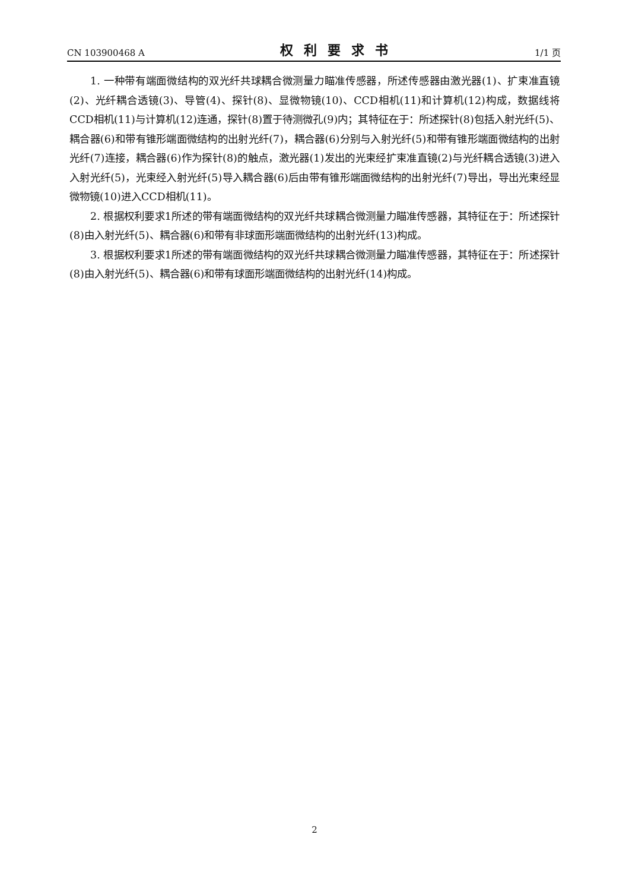CN 103900468 A 权利要求书 1/1 页
1. 一种带有端面微结构的双光纤共球耦合微测量力瞄准传感器，所述传感器由激光器(1)、扩束准直镜(2)、光纤耦合透镜(3)、导管(4)、探针(8)、显微物镜(10)、CCD相机(11)和计算机(12)构成，数据线将CCD相机(11)与计算机(12)连通，探针(8)置于待测微孔(9)内；其特征在于：所述探针(8)包括入射光纤(5)、耦合器(6)和带有锥形端面微结构的出射光纤(7)，耦合器(6)分别与入射光纤(5)和带有锥形端面微结构的出射光纤(7)连接，耦合器(6)作为探针(8)的触点，激光器(1)发出的光束经扩束准直镜(2)与光纤耦合透镜(3)进入入射光纤(5)，光束经入射光纤(5)导入耦合器(6)后由带有锥形端面微结构的出射光纤(7)导出，导出光束经显微物镜(10)进入CCD相机(11)。
2. 根据权利要求1所述的带有端面微结构的双光纤共球耦合微测量力瞄准传感器，其特征在于：所述探针(8)由入射光纤(5)、耦合器(6)和带有非球面形端面微结构的出射光纤(13)构成。
3. 根据权利要求1所述的带有端面微结构的双光纤共球耦合微测量力瞄准传感器，其特征在于：所述探针(8)由入射光纤(5)、耦合器(6)和带有球面形端面微结构的出射光纤(14)构成。
2